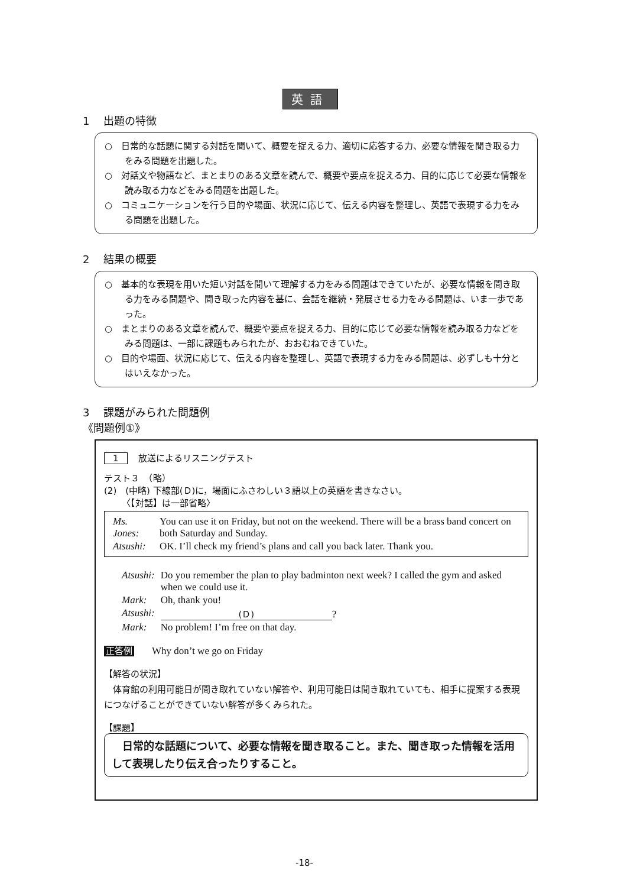英語
1　 出題の特徴
○　日常的な話題に関する対話を聞いて、概要を捉える力、適切に応答する力、必要な情報を聞き取る力をみる問題を出題した。
○　対話文や物語など、まとまりのある文章を読んで、概要や要点を捉える力、目的に応じて必要な情報を読み取る力などをみる問題を出題した。
○　コミュニケーションを行う目的や場面、状況に応じて、伝える内容を整理し、英語で表現する力をみる問題を出題した。
2　 結果の概要
○　基本的な表現を用いた短い対話を聞いて理解する力をみる問題はできていたが、必要な情報を聞き取る力をみる問題や、聞き取った内容を基に、会話を継続・発展させる力をみる問題は、いま一歩であった。
○　まとまりのある文章を読んで、概要や要点を捉える力、目的に応じて必要な情報を読み取る力などをみる問題は、一部に課題もみられたが、おおむねできていた。
○　目的や場面、状況に応じて、伝える内容を整理し、英語で表現する力をみる問題は、必ずしも十分とはいえなかった。
3　 課題がみられた問題例
《問題例①》
1 放送によるリスニングテスト
テスト３　（略）
(2)　(中略) 下線部(Ｄ)に，場面にふさわしい３語以上の英語を書きなさい。
〈【対話】は一部省略〉
| Ms. Jones: | You can use it on Friday, but not on the weekend. There will be a brass band concert on both Saturday and Sunday. |
| Atsushi: | OK. I’ll check my friend’s plans and call you back later. Thank you. |
| Atsushi: | Do you remember the plan to play badminton next week? I called the gym and asked when we could use it. |
| Mark: | Oh, thank you! |
| Atsushi: | (Ｄ) ? |
| Mark: | No problem! I’m free on that day. |
正答例 Why don’t we go on Friday
【解答の状況】
体育館の利用可能日が聞き取れていない解答や、利用可能日は聞き取れていても、相手に提案する表現につなげることができていない解答が多くみられた。
【課題】
　日常的な話題について、必要な情報を聞き取ること。また、聞き取った情報を活用して表現したり伝え合ったりすること。
-18-